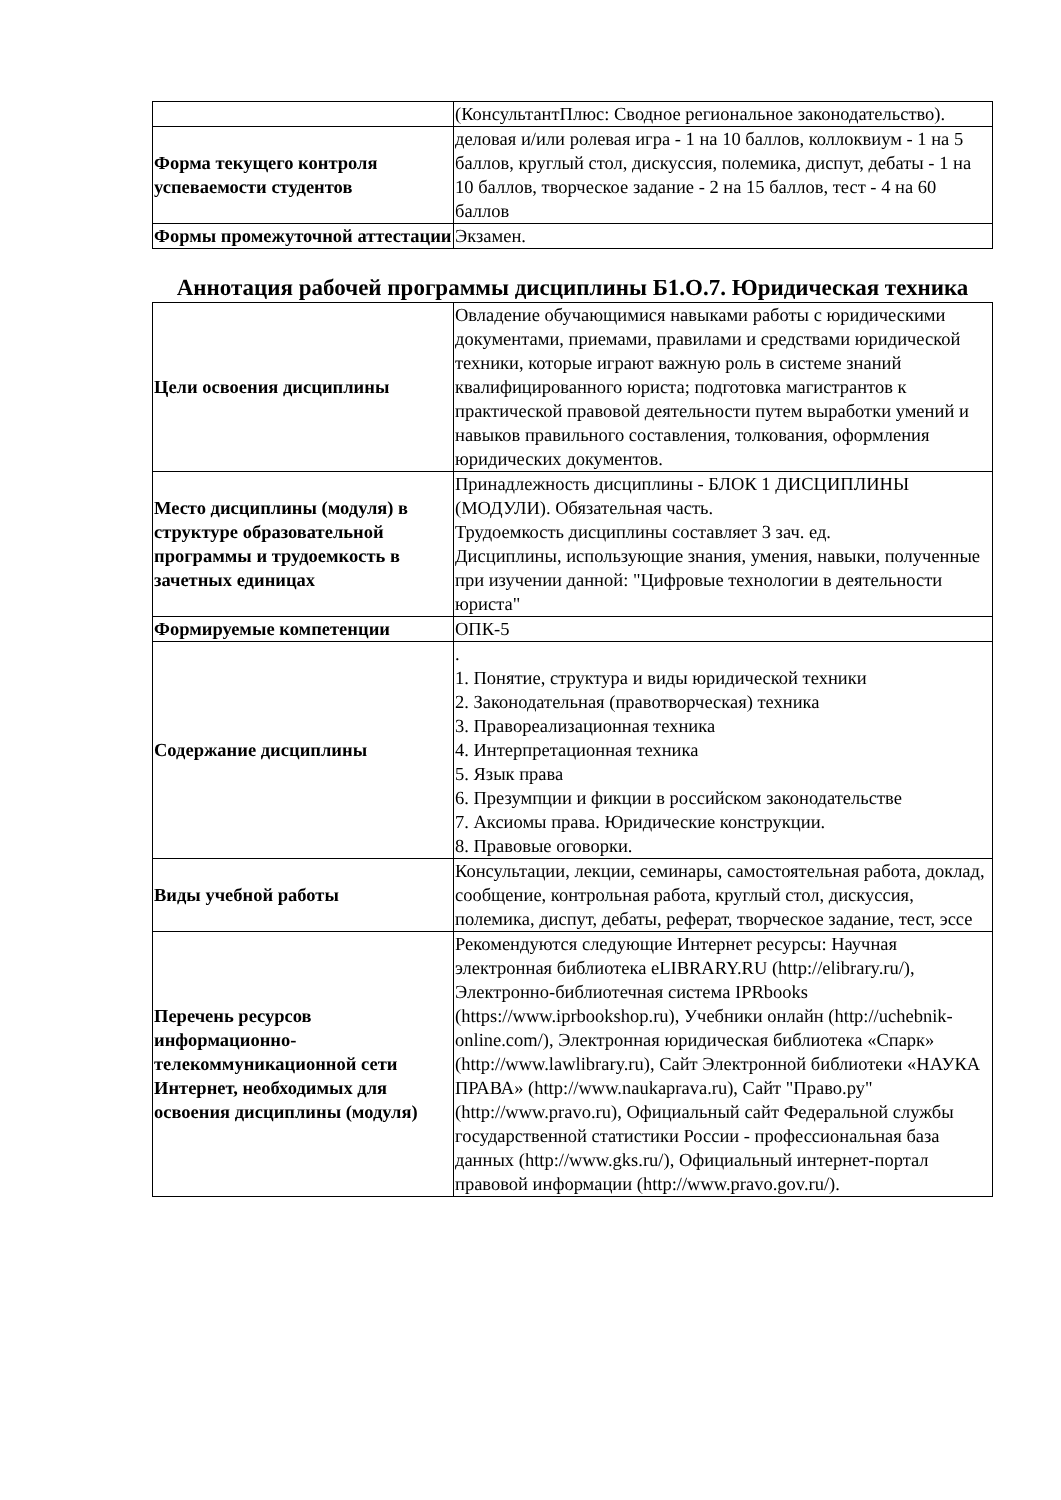| | (КонсультантПлюс: Сводное региональное законодательство). |
| Форма текущего контроля успеваемости студентов | деловая и/или ролевая игра - 1 на 10 баллов, коллоквиум - 1 на 5 баллов, круглый стол, дискуссия, полемика, диспут, дебаты - 1 на 10 баллов, творческое задание - 2 на 15 баллов, тест - 4 на 60 баллов |
| Формы промежуточной аттестации | Экзамен. |
Аннотация рабочей программы дисциплины Б1.О.7. Юридическая техника
| Цели освоения дисциплины | Овладение обучающимися навыками работы с юридическими документами, приемами, правилами и средствами юридической техники, которые играют важную роль в системе знаний квалифицированного юриста; подготовка магистрантов к практической правовой деятельности путем выработки умений и навыков правильного составления, толкования, оформления юридических документов. |
| Место дисциплины (модуля) в структуре образовательной программы и трудоемкость в зачетных единицах | Принадлежность дисциплины - БЛОК 1 ДИСЦИПЛИНЫ (МОДУЛИ). Обязательная часть. Трудоемкость дисциплины составляет 3 зач. ед. Дисциплины, использующие знания, умения, навыки, полученные при изучении данной: "Цифровые технологии в деятельности юриста" |
| Формируемые компетенции | ОПК-5 |
| Содержание дисциплины | . 1. Понятие, структура и виды юридической техники 2. Законодательная (правотворческая) техника 3. Правореализационная техника 4. Интерпретационная техника 5. Язык права 6. Презумпции и фикции в российском законодательстве 7. Аксиомы права. Юридические конструкции. 8. Правовые оговорки. |
| Виды учебной работы | Консультации, лекции, семинары, самостоятельная работа, доклад, сообщение, контрольная работа, круглый стол, дискуссия, полемика, диспут, дебаты, реферат, творческое задание, тест, эссе |
| Перечень ресурсов информационно-телекоммуникационной сети Интернет, необходимых для освоения дисциплины (модуля) | Рекомендуются следующие Интернет ресурсы: Научная электронная библиотека eLIBRARY.RU (http://elibrary.ru/), Электронно-библиотечная система IPRbooks (https://www.iprbookshop.ru), Учебники онлайн (http://uchebnik-online.com/), Электронная юридическая библиотека «Спарк» (http://www.lawlibrary.ru), Сайт Электронной библиотеки «НАУКА ПРАВА» (http://www.naukaprava.ru), Сайт "Право.ру" (http://www.pravo.ru), Официальный сайт Федеральной службы государственной статистики России - профессиональная база данных (http://www.gks.ru/), Официальный интернет-портал правовой информации (http://www.pravo.gov.ru/). |